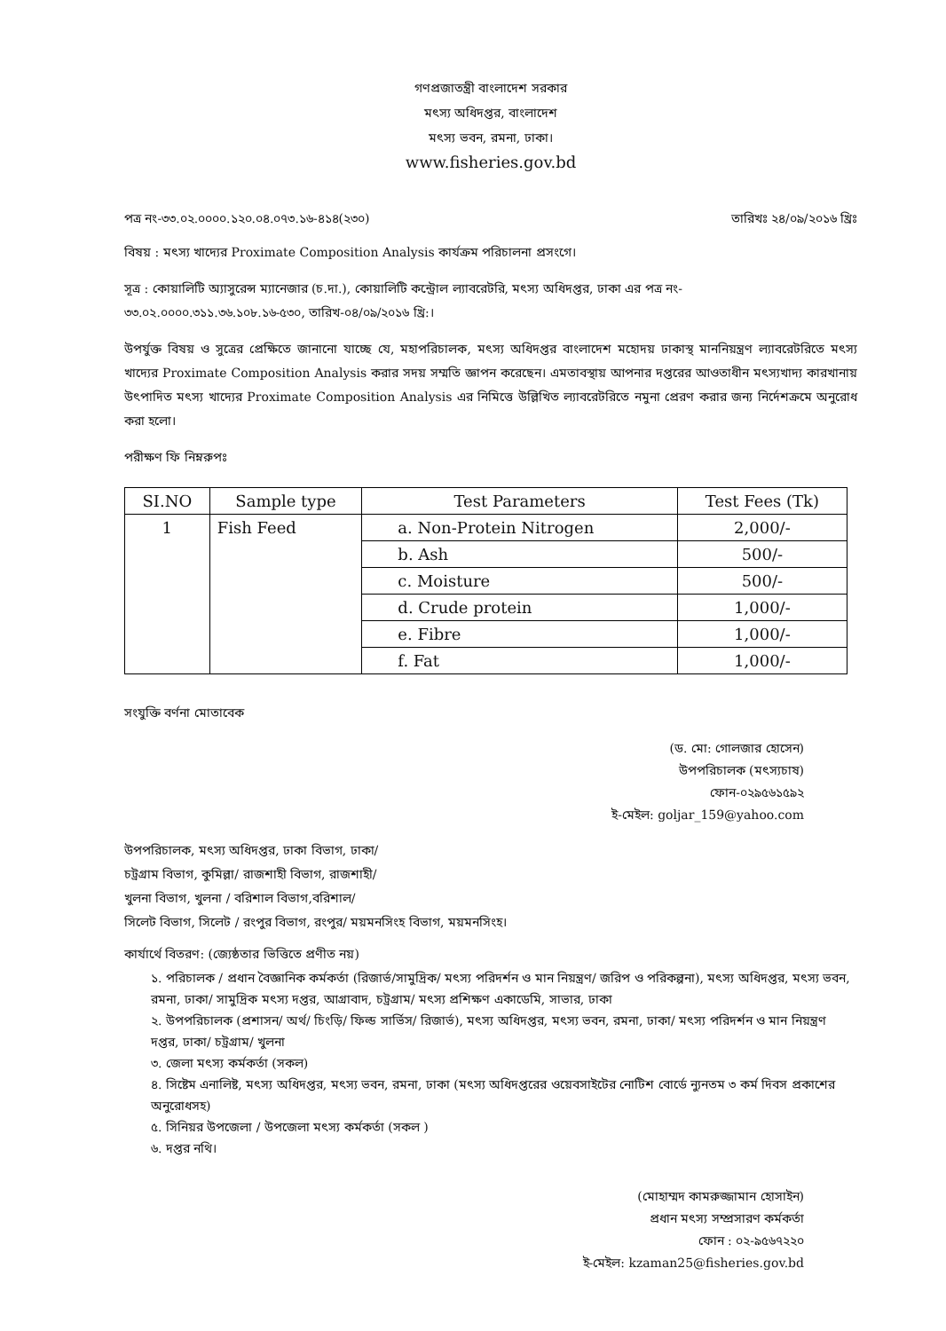গণপ্রজাতন্ত্রী বাংলাদেশ সরকার
মৎস্য অধিদপ্তর, বাংলাদেশ
মৎস্য ভবন, রমনা, ঢাকা।
www.fisheries.gov.bd
পত্র নং-৩৩.০২.০০০০.১২০.০৪.০৭৩.১৬-৪১৪(২৩০) তারিখঃ ২৪/০৯/২০১৬ খ্রিঃ
বিষয় : মৎস্য খাদ্যের Proximate Composition Analysis কার্যক্রম পরিচালনা প্রসংগে।
সূত্র : কোয়ালিটি অ্যাসুরেন্স ম্যানেজার (চ.দা.), কোয়ালিটি কন্ট্রোল ল্যাবরেটরি, মৎস্য অধিদপ্তর, ঢাকা এর পত্র নং- ৩৩.০২.০০০০.৩১১.৩৬.১০৮.১৬-৫৩০, তারিখ-০৪/০৯/২০১৬ খ্রি:।
উপর্যুক্ত বিষয় ও সুত্রের প্রেক্ষিতে জানানো যাচ্ছে যে, মহাপরিচালক, মৎস্য অধিদপ্তর বাংলাদেশ মহোদয় ঢাকাস্থ মাননিয়ন্ত্রণ ল্যাবরেটরিতে মৎস্য খাদ্যের Proximate Composition Analysis করার সদয় সম্মতি জ্ঞাপন করেছেন। এমতাবস্থায় আপনার দপ্তরের আওতাধীন মৎস্যখাদ্য কারখানায় উৎপাদিত মৎস্য খাদ্যের Proximate Composition Analysis এর নিমিত্তে উল্লিখিত ল্যাবরেটরিতে নমুনা প্রেরণ করার জন্য নির্দেশক্রমে অনুরোধ করা হলো।
পরীক্ষণ ফি নিম্নরুপঃ
| SI.NO | Sample type | Test Parameters | Test Fees (Tk) |
| --- | --- | --- | --- |
| 1 | Fish Feed | a. Non-Protein Nitrogen | 2,000/- |
| | | b. Ash | 500/- |
| | | c. Moisture | 500/- |
| | | d. Crude protein | 1,000/- |
| | | e. Fibre | 1,000/- |
| | | f. Fat | 1,000/- |
সংযুক্তি বর্ণনা মোতাবেক
(ড. মো: গোলজার হোসেন)
উপপরিচালক (মৎস্যচাষ)
ফোন-০২৯৫৬১৫৯২
ই-মেইল: goljar_159@yahoo.com
উপপরিচালক, মৎস্য অধিদপ্তর, ঢাকা বিভাগ, ঢাকা/
চট্রগ্রাম বিভাগ, কুমিল্লা/ রাজশাহী বিভাগ, রাজশাহী/
খুলনা বিভাগ, খুলনা / বরিশাল বিভাগ,বরিশাল/
সিলেট বিভাগ, সিলেট / রংপুর বিভাগ, রংপুর/ ময়মনসিংহ বিভাগ, ময়মনসিংহ।
কার্যার্থে বিতরণ: (জ্যেষ্ঠতার ভিত্তিতে প্রণীত নয়)
১. পরিচালক / প্রধান বৈজ্ঞানিক কর্মকর্তা (রিজার্ভ/সামুদ্রিক/ মৎস্য পরিদর্শন ও মান নিয়ন্ত্রণ/ জরিপ ও পরিকল্পনা), মৎস্য অধিদপ্তর, মৎস্য ভবন, রমনা, ঢাকা/ সামুদ্রিক মৎস্য দপ্তর, আগ্রাবাদ, চট্রগ্রাম/ মৎস্য প্রশিক্ষণ একাডেমি, সাভার, ঢাকা
২. উপপরিচালক (প্রশাসন/ অর্থ/ চিংড়ি/ ফিল্ড সার্ভিস/ রিজার্ভ), মৎস্য অধিদপ্তর, মৎস্য ভবন, রমনা, ঢাকা/ মৎস্য পরিদর্শন ও মান নিয়ন্ত্রণ দপ্তর, ঢাকা/ চট্রগ্রাম/ খুলনা
৩. জেলা মৎস্য কর্মকর্তা (সকল)
৪. সিষ্টেম এনালিষ্ট, মৎস্য অধিদপ্তর, মৎস্য ভবন, রমনা, ঢাকা (মৎস্য অধিদপ্তরের ওয়েবসাইটের নোটিশ বোর্ডে ন্যুনতম ৩ কর্ম দিবস প্রকাশের অনুরোধসহ)
৫. সিনিয়র উপজেলা / উপজেলা মৎস্য কর্মকর্তা (সকল )
৬. দপ্তর নথি।
(মোহাম্মদ কামরুজ্জামান হোসাইন)
প্রধান মৎস্য সম্প্রসারণ কর্মকর্তা
ফোন : ০২-৯৫৬৭২২০
ই-মেইল: kzaman25@fisheries.gov.bd